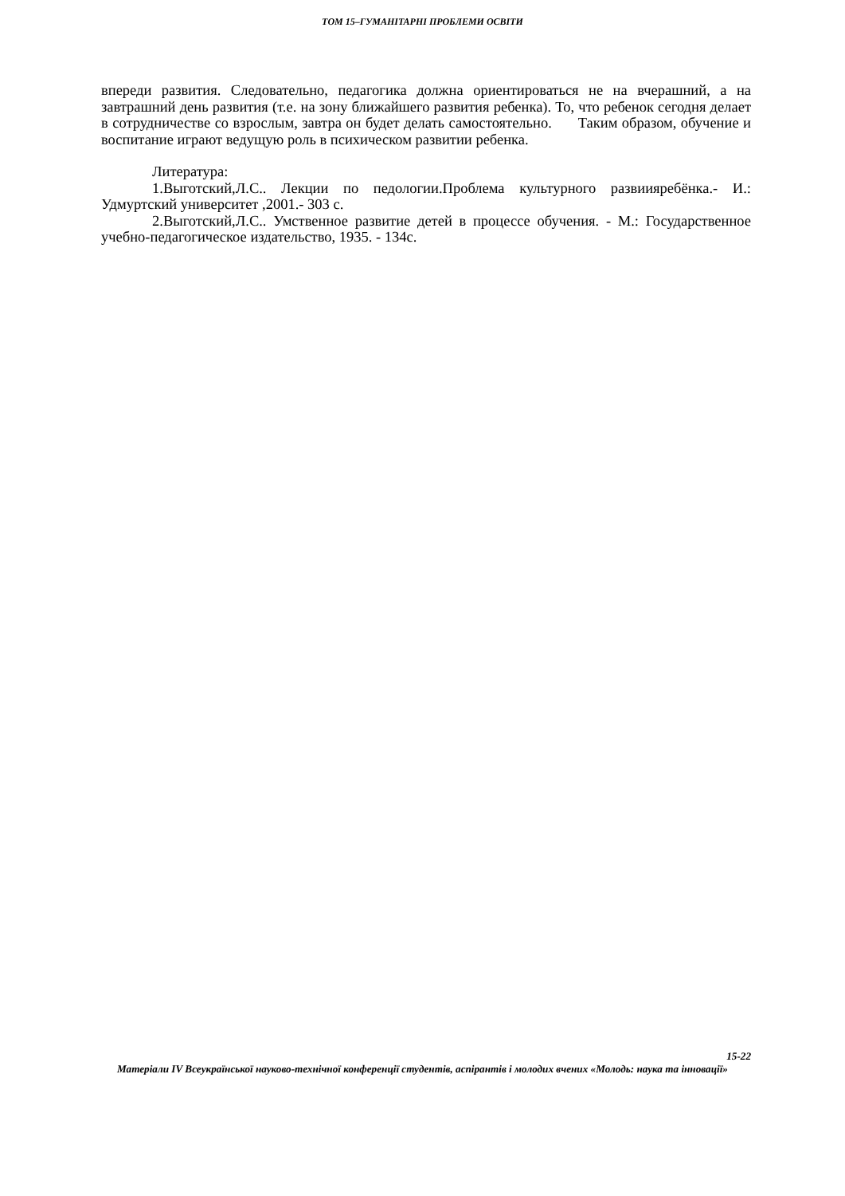ТОМ 15–ГУМАНІТАРНІ ПРОБЛЕМИ ОСВІТИ
впереди развития. Следовательно, педагогика должна ориентироваться не на вчерашний, а на завтрашний день развития (т.е. на зону ближайшего развития ребенка). То, что ребенок сегодня делает в сотрудничестве со взрослым, завтра он будет делать самостоятельно. Таким образом, обучение и воспитание играют ведущую роль в психическом развитии ребенка.
Литература:
1.Выготский,Л.С.. Лекции по педологии.Проблема культурного развиияребёнка.- И.: Удмуртский университет ,2001.- 303 с.
2.Выготский,Л.С.. Умственное развитие детей в процессе обучения. - М.: Государственное учебно-педагогическое издательство, 1935. - 134с.
15-22
Матеріали IV Всеукраїнської науково-технічної конференції студентів, аспірантів і молодих вчених «Молодь: наука та інновації»